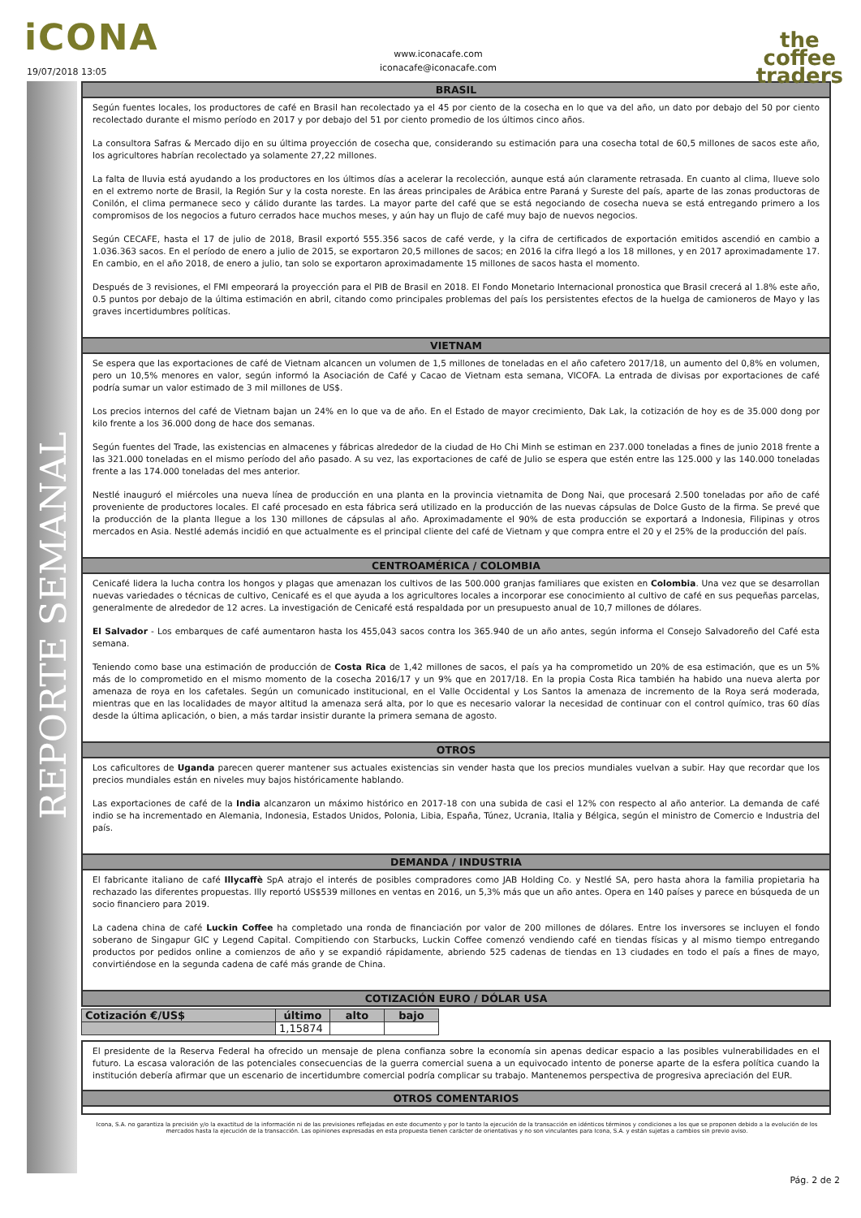iCONA
19/07/2018 13:05
www.iconacafe.com
iconacafe@iconacafe.com
the
coffee
traders
REPORTE SEMANAL
BRASIL
Según fuentes locales, los productores de café en Brasil han recolectado ya el 45 por ciento de la cosecha en lo que va del año, un dato por debajo del 50 por ciento recolectado durante el mismo período en 2017 y por debajo del 51 por ciento promedio de los últimos cinco años.
La consultora Safras & Mercado dijo en su última proyección de cosecha que, considerando su estimación para una cosecha total de 60,5 millones de sacos este año, los agricultores habrían recolectado ya solamente 27,22 millones.
La falta de lluvia está ayudando a los productores en los últimos días a acelerar la recolección, aunque está aún claramente retrasada. En cuanto al clima, llueve solo en el extremo norte de Brasil, la Región Sur y la costa noreste. En las áreas principales de Arábica entre Paraná y Sureste del país, aparte de las zonas productoras de Conilón, el clima permanece seco y cálido durante las tardes. La mayor parte del café que se está negociando de cosecha nueva se está entregando primero a los compromisos de los negocios a futuro cerrados hace muchos meses, y aún hay un flujo de café muy bajo de nuevos negocios.
Según CECAFE, hasta el 17 de julio de 2018, Brasil exportó 555.356 sacos de café verde, y la cifra de certificados de exportación emitidos ascendió en cambio a 1.036.363 sacos. En el período de enero a julio de 2015, se exportaron 20,5 millones de sacos; en 2016 la cifra llegó a los 18 millones, y en 2017 aproximadamente 17. En cambio, en el año 2018, de enero a julio, tan solo se exportaron aproximadamente 15 millones de sacos hasta el momento.
Después de 3 revisiones, el FMI empeorará la proyección para el PIB de Brasil en 2018. El Fondo Monetario Internacional pronostica que Brasil crecerá al 1.8% este año, 0.5 puntos por debajo de la última estimación en abril, citando como principales problemas del país los persistentes efectos de la huelga de camioneros de Mayo y las graves incertidumbres políticas.
VIETNAM
Se espera que las exportaciones de café de Vietnam alcancen un volumen de 1,5 millones de toneladas en el año cafetero 2017/18, un aumento del 0,8% en volumen, pero un 10,5% menores en valor, según informó la Asociación de Café y Cacao de Vietnam esta semana, VICOFA. La entrada de divisas por exportaciones de café podría sumar un valor estimado de 3 mil millones de US$.
Los precios internos del café de Vietnam bajan un 24% en lo que va de año. En el Estado de mayor crecimiento, Dak Lak, la cotización de hoy es de 35.000 dong por kilo frente a los 36.000 dong de hace dos semanas.
Según fuentes del Trade, las existencias en almacenes y fábricas alrededor de la ciudad de Ho Chi Minh se estiman en 237.000 toneladas a fines de junio 2018 frente a las 321.000 toneladas en el mismo período del año pasado. A su vez, las exportaciones de café de Julio se espera que estén entre las 125.000 y las 140.000 toneladas frente a las 174.000 toneladas del mes anterior.
Nestlé inauguró el miércoles una nueva línea de producción en una planta en la provincia vietnamita de Dong Nai, que procesará 2.500 toneladas por año de café proveniente de productores locales. El café procesado en esta fábrica será utilizado en la producción de las nuevas cápsulas de Dolce Gusto de la firma. Se prevé que la producción de la planta llegue a los 130 millones de cápsulas al año. Aproximadamente el 90% de esta producción se exportará a Indonesia, Filipinas y otros mercados en Asia. Nestlé además incidió en que actualmente es el principal cliente del café de Vietnam y que compra entre el 20 y el 25% de la producción del país.
CENTROAMÉRICA / COLOMBIA
Cenicafé lidera la lucha contra los hongos y plagas que amenazan los cultivos de las 500.000 granjas familiares que existen en Colombia. Una vez que se desarrollan nuevas variedades o técnicas de cultivo, Cenicafé es el que ayuda a los agricultores locales a incorporar ese conocimiento al cultivo de café en sus pequeñas parcelas, generalmente de alrededor de 12 acres. La investigación de Cenicafé está respaldada por un presupuesto anual de 10,7 millones de dólares.
El Salvador - Los embarques de café aumentaron hasta los 455,043 sacos contra los 365.940 de un año antes, según informa el Consejo Salvadoreño del Café esta semana.
Teniendo como base una estimación de producción de Costa Rica de 1,42 millones de sacos, el país ya ha comprometido un 20% de esa estimación, que es un 5% más de lo comprometido en el mismo momento de la cosecha 2016/17 y un 9% que en 2017/18. En la propia Costa Rica también ha habido una nueva alerta por amenaza de roya en los cafetales. Según un comunicado institucional, en el Valle Occidental y Los Santos la amenaza de incremento de la Roya será moderada, mientras que en las localidades de mayor altitud la amenaza será alta, por lo que es necesario valorar la necesidad de continuar con el control químico, tras 60 días desde la última aplicación, o bien, a más tardar insistir durante la primera semana de agosto.
OTROS
Los caficultores de Uganda parecen querer mantener sus actuales existencias sin vender hasta que los precios mundiales vuelvan a subir. Hay que recordar que los precios mundiales están en niveles muy bajos históricamente hablando.
Las exportaciones de café de la India alcanzaron un máximo histórico en 2017-18 con una subida de casi el 12% con respecto al año anterior. La demanda de café indio se ha incrementado en Alemania, Indonesia, Estados Unidos, Polonia, Libia, España, Túnez, Ucrania, Italia y Bélgica, según el ministro de Comercio e Industria del país.
DEMANDA / INDUSTRIA
El fabricante italiano de café Illycaffè SpA atrajo el interés de posibles compradores como JAB Holding Co. y Nestlé SA, pero hasta ahora la familia propietaria ha rechazado las diferentes propuestas. Illy reportó US$539 millones en ventas en 2016, un 5,3% más que un año antes. Opera en 140 países y parece en búsqueda de un socio financiero para 2019.
La cadena china de café Luckin Coffee ha completado una ronda de financiación por valor de 200 millones de dólares. Entre los inversores se incluyen el fondo soberano de Singapur GIC y Legend Capital. Compitiendo con Starbucks, Luckin Coffee comenzó vendiendo café en tiendas físicas y al mismo tiempo entregando productos por pedidos online a comienzos de año y se expandió rápidamente, abriendo 525 cadenas de tiendas en 13 ciudades en todo el país a fines de mayo, convirtiéndose en la segunda cadena de café más grande de China.
COTIZACIÓN EURO / DÓLAR USA
| Cotización €/US$ | último | alto | bajo |
| --- | --- | --- | --- |
| | 1,15874 | | |
El presidente de la Reserva Federal ha ofrecido un mensaje de plena confianza sobre la economía sin apenas dedicar espacio a las posibles vulnerabilidades en el futuro. La escasa valoración de las potenciales consecuencias de la guerra comercial suena a un equivocado intento de ponerse aparte de la esfera política cuando la institución debería afirmar que un escenario de incertidumbre comercial podría complicar su trabajo. Mantenemos perspectiva de progresiva apreciación del EUR.
OTROS COMENTARIOS
Icona, S.A. no garantiza la precisión y/o la exactitud de la información ni de las previsiones reflejadas en este documento y por lo tanto la ejecución de la transacción en idénticos términos y condiciones a los que se proponen debido a la evolución de los mercados hasta la ejecución de la transacción. Las opiniones expresadas en esta propuesta tienen carácter de orientativas y no son vinculantes para Icona, S.A. y están sujetas a cambios sin previo aviso.
Pág. 2 de 2